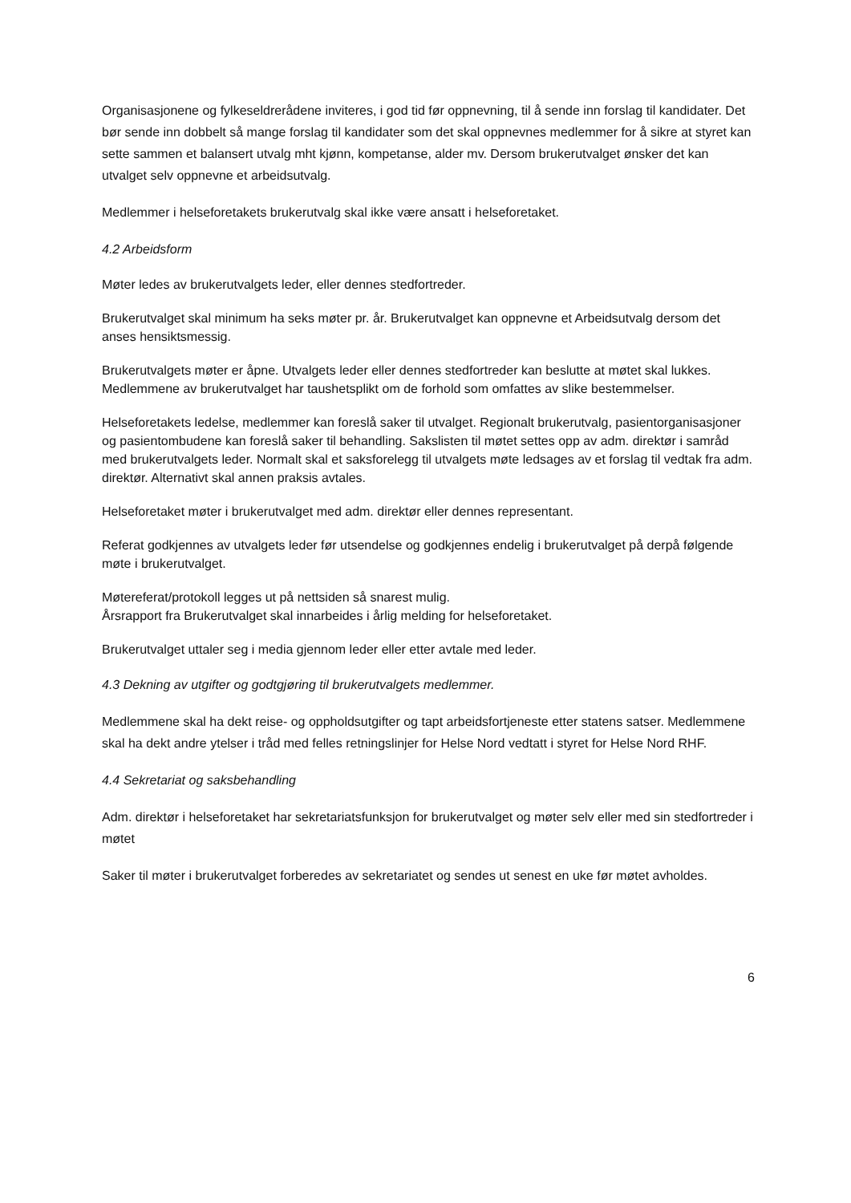Organisasjonene og fylkeseldrerådene inviteres, i god tid før oppnevning, til å sende inn forslag til kandidater. Det bør sende inn dobbelt så mange forslag til kandidater som det skal oppnevnes medlemmer for å sikre at styret kan sette sammen et balansert utvalg mht kjønn, kompetanse, alder mv. Dersom brukerutvalget ønsker det kan utvalget selv oppnevne et arbeidsutvalg.
Medlemmer i helseforetakets brukerutvalg skal ikke være ansatt i helseforetaket.
4.2 Arbeidsform
Møter ledes av brukerutvalgets leder, eller dennes stedfortreder.
Brukerutvalget skal minimum ha seks møter pr. år. Brukerutvalget kan oppnevne et Arbeidsutvalg dersom det anses hensiktsmessig.
Brukerutvalgets møter er åpne. Utvalgets leder eller dennes stedfortreder kan beslutte at møtet skal lukkes. Medlemmene av brukerutvalget har taushetsplikt om de forhold som omfattes av slike bestemmelser.
Helseforetakets ledelse, medlemmer kan foreslå saker til utvalget. Regionalt brukerutvalg, pasientorganisasjoner og pasientombudene kan foreslå saker til behandling. Sakslisten til møtet settes opp av adm. direktør i samråd med brukerutvalgets leder. Normalt skal et saksforelegg til utvalgets møte ledsages av et forslag til vedtak fra adm. direktør. Alternativt skal annen praksis avtales.
Helseforetaket møter i brukerutvalget med adm. direktør eller dennes representant.
Referat godkjennes av utvalgets leder før utsendelse og godkjennes endelig i brukerutvalget på derpå følgende møte i brukerutvalget.
Møtereferat/protokoll legges ut på nettsiden så snarest mulig.
Årsrapport fra Brukerutvalget skal innarbeides i årlig melding for helseforetaket.
Brukerutvalget uttaler seg i media gjennom leder eller etter avtale med leder.
4.3 Dekning av utgifter og godtgjøring til brukerutvalgets medlemmer.
Medlemmene skal ha dekt reise- og oppholdsutgifter og tapt arbeidsfortjeneste etter statens satser. Medlemmene skal ha dekt andre ytelser i tråd med felles retningslinjer for Helse Nord vedtatt i styret for Helse Nord RHF.
4.4 Sekretariat og saksbehandling
Adm. direktør i helseforetaket har sekretariatsfunksjon for brukerutvalget og møter selv eller med sin stedfortreder i møtet
Saker til møter i brukerutvalget forberedes av sekretariatet og sendes ut senest en uke før møtet avholdes.
6